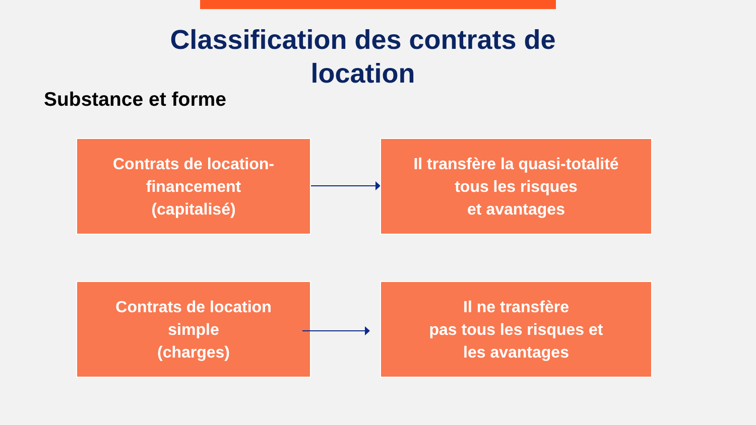Classification des contrats de
location
Substance et forme
Contrats de location-
financement
(capitalisé)
Il transfère la quasi-totalité
tous les risques
et avantages
Contrats de location
simple
(charges)
Il ne transfère
pas tous les risques et
les avantages